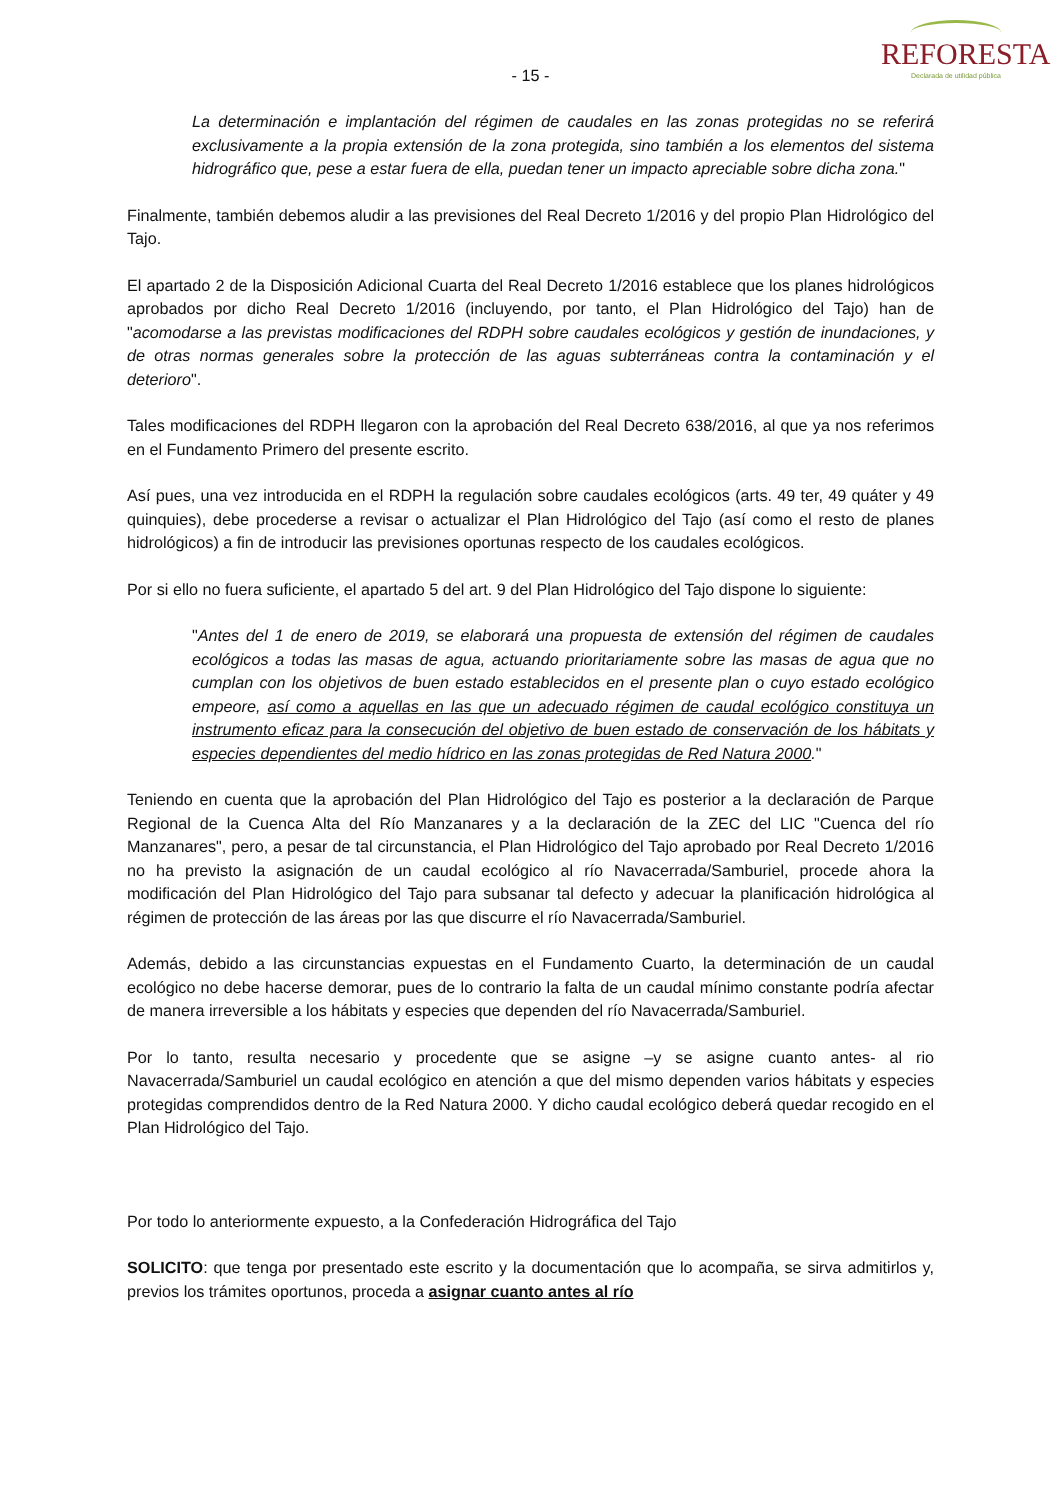- 15 -
REFORESTA
Declarada de utilidad pública
La determinación e implantación del régimen de caudales en las zonas protegidas no se referirá exclusivamente a la propia extensión de la zona protegida, sino también a los elementos del sistema hidrográfico que, pese a estar fuera de ella, puedan tener un impacto apreciable sobre dicha zona."
Finalmente, también debemos aludir a las previsiones del Real Decreto 1/2016 y del propio Plan Hidrológico del Tajo.
El apartado 2 de la Disposición Adicional Cuarta del Real Decreto 1/2016 establece que los planes hidrológicos aprobados por dicho Real Decreto 1/2016 (incluyendo, por tanto, el Plan Hidrológico del Tajo) han de "acomodarse a las previstas modificaciones del RDPH sobre caudales ecológicos y gestión de inundaciones, y de otras normas generales sobre la protección de las aguas subterráneas contra la contaminación y el deterioro".
Tales modificaciones del RDPH llegaron con la aprobación del Real Decreto 638/2016, al que ya nos referimos en el Fundamento Primero del presente escrito.
Así pues, una vez introducida en el RDPH la regulación sobre caudales ecológicos (arts. 49 ter, 49 quáter y 49 quinquies), debe procederse a revisar o actualizar el Plan Hidrológico del Tajo (así como el resto de planes hidrológicos) a fin de introducir las previsiones oportunas respecto de los caudales ecológicos.
Por si ello no fuera suficiente, el apartado 5 del art. 9 del Plan Hidrológico del Tajo dispone lo siguiente:
"Antes del 1 de enero de 2019, se elaborará una propuesta de extensión del régimen de caudales ecológicos a todas las masas de agua, actuando prioritariamente sobre las masas de agua que no cumplan con los objetivos de buen estado establecidos en el presente plan o cuyo estado ecológico empeore, así como a aquellas en las que un adecuado régimen de caudal ecológico constituya un instrumento eficaz para la consecución del objetivo de buen estado de conservación de los hábitats y especies dependientes del medio hídrico en las zonas protegidas de Red Natura 2000."
Teniendo en cuenta que la aprobación del Plan Hidrológico del Tajo es posterior a la declaración de Parque Regional de la Cuenca Alta del Río Manzanares y a la declaración de la ZEC del LIC "Cuenca del río Manzanares", pero, a pesar de tal circunstancia, el Plan Hidrológico del Tajo aprobado por Real Decreto 1/2016 no ha previsto la asignación de un caudal ecológico al río Navacerrada/Samburiel, procede ahora la modificación del Plan Hidrológico del Tajo para subsanar tal defecto y adecuar la planificación hidrológica al régimen de protección de las áreas por las que discurre el río Navacerrada/Samburiel.
Además, debido a las circunstancias expuestas en el Fundamento Cuarto, la determinación de un caudal ecológico no debe hacerse demorar, pues de lo contrario la falta de un caudal mínimo constante podría afectar de manera irreversible a los hábitats y especies que dependen del río Navacerrada/Samburiel.
Por lo tanto, resulta necesario y procedente que se asigne –y se asigne cuanto antes- al rio Navacerrada/Samburiel un caudal ecológico en atención a que del mismo dependen varios hábitats y especies protegidas comprendidos dentro de la Red Natura 2000. Y dicho caudal ecológico deberá quedar recogido en el Plan Hidrológico del Tajo.
Por todo lo anteriormente expuesto, a la Confederación Hidrográfica del Tajo
SOLICITO: que tenga por presentado este escrito y la documentación que lo acompaña, se sirva admitirlos y, previos los trámites oportunos, proceda a asignar cuanto antes al río